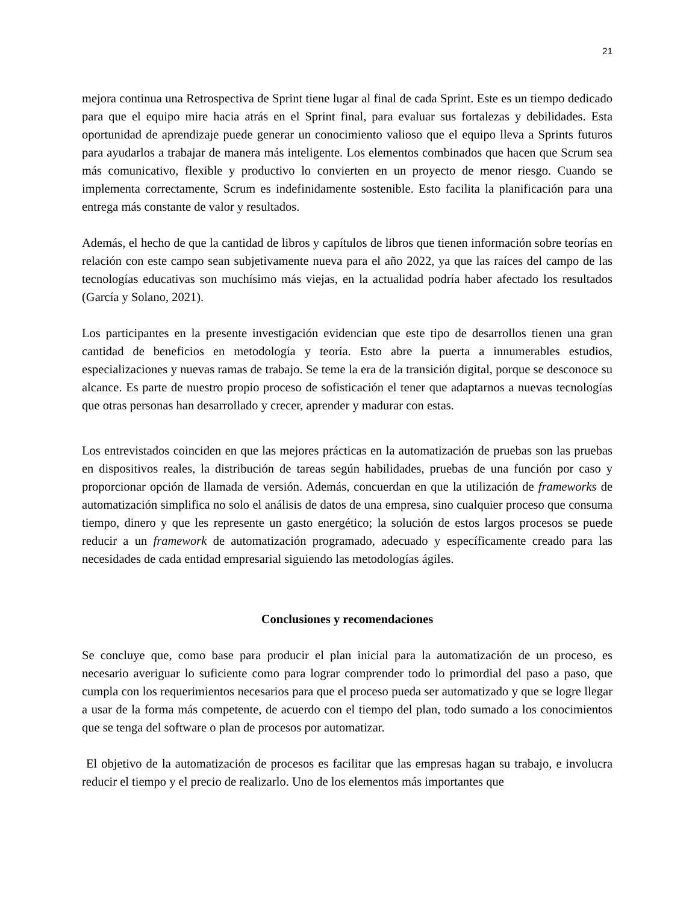21
mejora continua una Retrospectiva de Sprint tiene lugar al final de cada Sprint. Este es un tiempo dedicado para que el equipo mire hacia atrás en el Sprint final, para evaluar sus fortalezas y debilidades. Esta oportunidad de aprendizaje puede generar un conocimiento valioso que el equipo lleva a Sprints futuros para ayudarlos a trabajar de manera más inteligente. Los elementos combinados que hacen que Scrum sea más comunicativo, flexible y productivo lo convierten en un proyecto de menor riesgo. Cuando se implementa correctamente, Scrum es indefinidamente sostenible. Esto facilita la planificación para una entrega más constante de valor y resultados.
Además, el hecho de que la cantidad de libros y capítulos de libros que tienen información sobre teorías en relación con este campo sean subjetivamente nueva para el año 2022, ya que las raíces del campo de las tecnologías educativas son muchísimo más viejas, en la actualidad podría haber afectado los resultados (García y Solano, 2021).
Los participantes en la presente investigación evidencian que este tipo de desarrollos tienen una gran cantidad de beneficios en metodología y teoría. Esto abre la puerta a innumerables estudios, especializaciones y nuevas ramas de trabajo. Se teme la era de la transición digital, porque se desconoce su alcance. Es parte de nuestro propio proceso de sofisticación el tener que adaptarnos a nuevas tecnologías que otras personas han desarrollado y crecer, aprender y madurar con estas.
Los entrevistados coinciden en que las mejores prácticas en la automatización de pruebas son las pruebas en dispositivos reales, la distribución de tareas según habilidades, pruebas de una función por caso y proporcionar opción de llamada de versión. Además, concuerdan en que la utilización de frameworks de automatización simplifica no solo el análisis de datos de una empresa, sino cualquier proceso que consuma tiempo, dinero y que les represente un gasto energético; la solución de estos largos procesos se puede reducir a un framework de automatización programado, adecuado y específicamente creado para las necesidades de cada entidad empresarial siguiendo las metodologías ágiles.
Conclusiones y recomendaciones
Se concluye que, como base para producir el plan inicial para la automatización de un proceso, es necesario averiguar lo suficiente como para lograr comprender todo lo primordial del paso a paso, que cumpla con los requerimientos necesarios para que el proceso pueda ser automatizado y que se logre llegar a usar de la forma más competente, de acuerdo con el tiempo del plan, todo sumado a los conocimientos que se tenga del software o plan de procesos por automatizar.
El objetivo de la automatización de procesos es facilitar que las empresas hagan su trabajo, e involucra reducir el tiempo y el precio de realizarlo. Uno de los elementos más importantes que